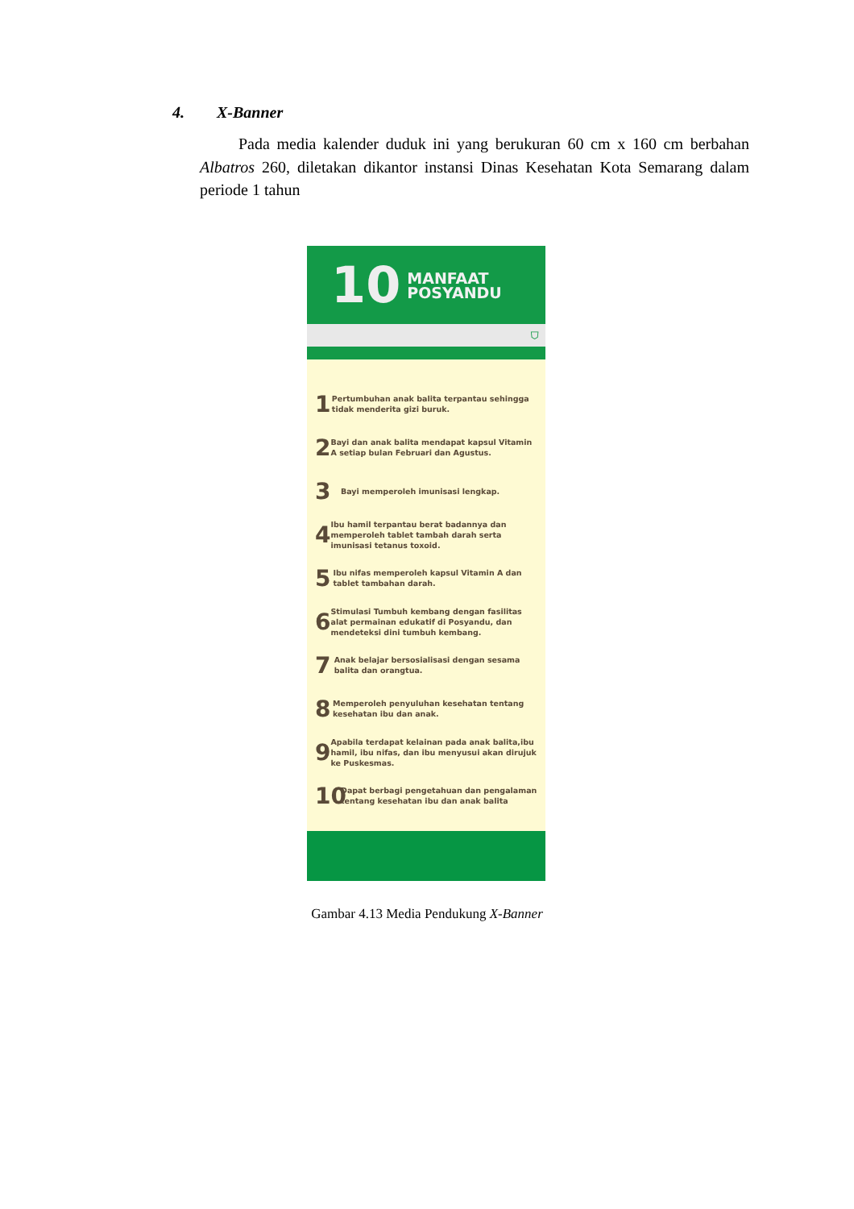4. X-Banner
Pada media kalender duduk ini yang berukuran 60 cm x 160 cm berbahan Albatros 260, diletakan dikantor instansi Dinas Kesehatan Kota Semarang dalam periode 1 tahun
10 MANFAAT
POSYANDU
⛉
1
Pertumbuhan anak balita terpantau sehingga tidak menderita gizi buruk.
2
Bayi dan anak balita mendapat kapsul Vitamin A setiap bulan Februari dan Agustus.
3
Bayi memperoleh imunisasi lengkap.
4
Ibu hamil terpantau berat badannya dan memperoleh tablet tambah darah serta imunisasi tetanus toxoid.
5
Ibu nifas memperoleh kapsul Vitamin A dan tablet tambahan darah.
6
Stimulasi Tumbuh kembang dengan fasilitas alat permainan edukatif di Posyandu, dan mendeteksi dini tumbuh kembang.
7
Anak belajar bersosialisasi dengan sesama balita dan orangtua.
8
Memperoleh penyuluhan kesehatan tentang kesehatan ibu dan anak.
9
Apabila terdapat kelainan pada anak balita,ibu hamil, ibu nifas, dan ibu menyusui akan dirujuk ke Puskesmas.
10
Dapat berbagi pengetahuan dan pengalaman tentang kesehatan ibu dan anak balita
Gambar 4.13 Media Pendukung X-Banner